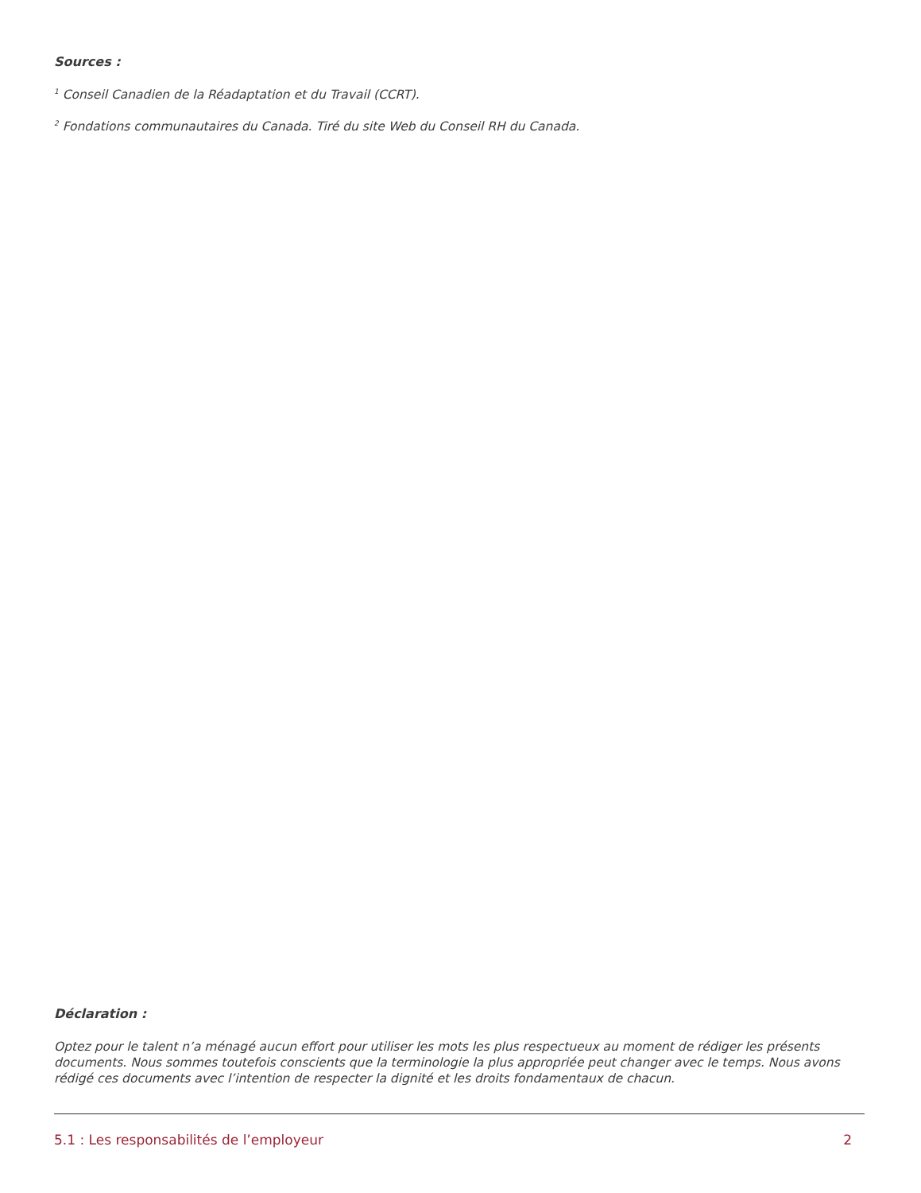Sources :
<sup>1</sup> Conseil Canadien de la Réadaptation et du Travail (CCRT).
<sup>2</sup> Fondations communautaires du Canada. Tiré du site Web du Conseil RH du Canada.
Déclaration :
Optez pour le talent n’a ménagé aucun effort pour utiliser les mots les plus respectueux au moment de rédiger les présents documents. Nous sommes toutefois conscients que la terminologie la plus appropriée peut changer avec le temps. Nous avons rédigé ces documents avec l’intention de respecter la dignité et les droits fondamentaux de chacun.
5.1 : Les responsabilités de l’employeur 2